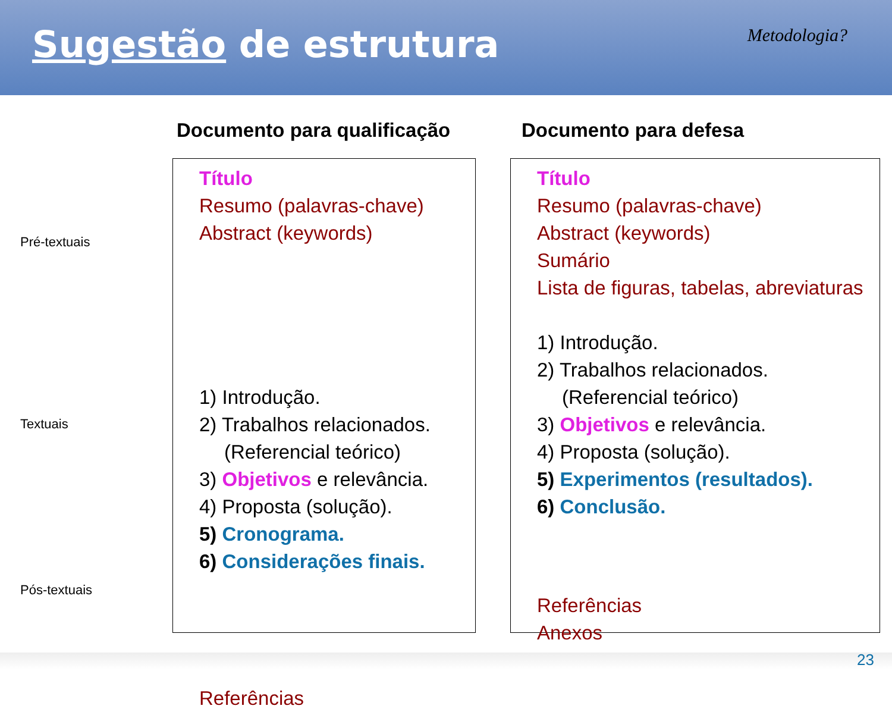Sugestão de estrutura
Metodologia?
Documento para qualificação Documento para defesa
Pré-textuais
Textuais
Pós-textuais
Título
Resumo (palavras-chave)
Abstract (keywords)
1) Introdução.
2) Trabalhos relacionados. (Referencial teórico)
3) Objetivos e relevância.
4) Proposta (solução).
5) Cronograma.
6) Considerações finais.
Referências
Título
Resumo (palavras-chave)
Abstract (keywords)
Sumário
Lista de figuras, tabelas, abreviaturas
1) Introdução.
2) Trabalhos relacionados.
(Referencial teórico)
3) Objetivos e relevância.
4) Proposta (solução).
5) Experimentos (resultados).
6) Conclusão.
Referências
Anexos
23